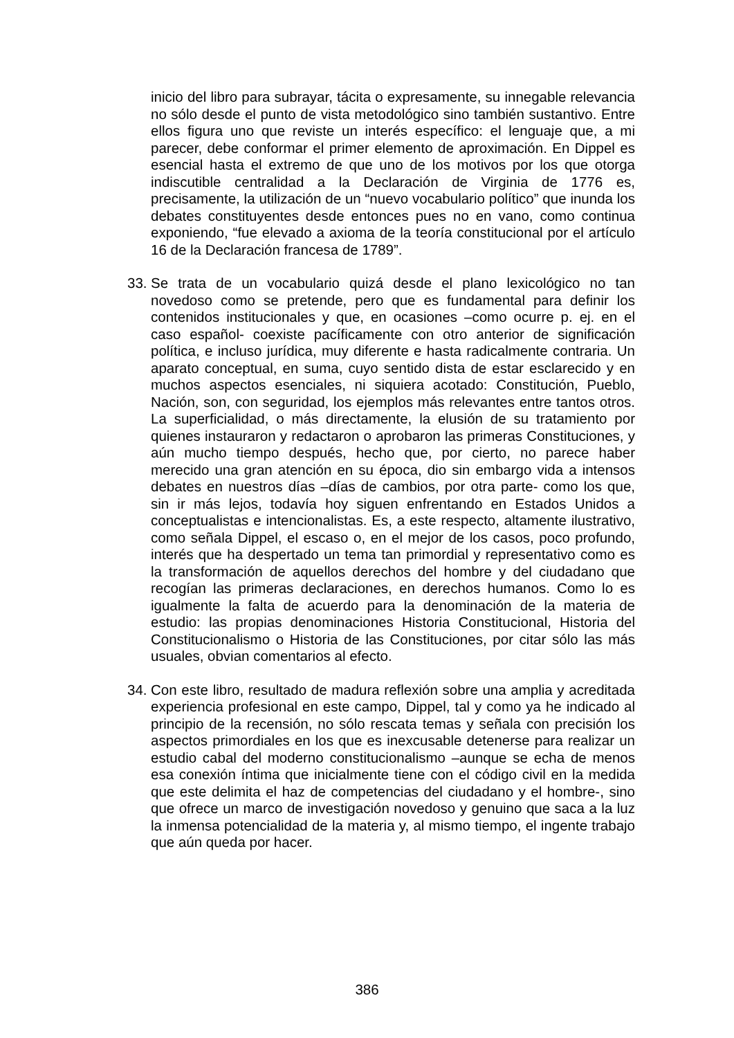inicio del libro para subrayar, tácita o expresamente, su innegable relevancia no sólo desde el punto de vista metodológico sino también sustantivo. Entre ellos figura uno que reviste un interés específico: el lenguaje que, a mi parecer, debe conformar el primer elemento de aproximación. En Dippel es esencial hasta el extremo de que uno de los motivos por los que otorga indiscutible centralidad a la Declaración de Virginia de 1776 es, precisamente, la utilización de un “nuevo vocabulario político” que inunda los debates constituyentes desde entonces pues no en vano, como continua exponiendo, “fue elevado a axioma de la teoría constitucional por el artículo 16 de la Declaración francesa de 1789”.
33. Se trata de un vocabulario quizá desde el plano lexicológico no tan novedoso como se pretende, pero que es fundamental para definir los contenidos institucionales y que, en ocasiones –como ocurre p. ej. en el caso español- coexiste pacíficamente con otro anterior de significación política, e incluso jurídica, muy diferente e hasta radicalmente contraria. Un aparato conceptual, en suma, cuyo sentido dista de estar esclarecido y en muchos aspectos esenciales, ni siquiera acotado: Constitución, Pueblo, Nación, son, con seguridad, los ejemplos más relevantes entre tantos otros. La superficialidad, o más directamente, la elusión de su tratamiento por quienes instauraron y redactaron o aprobaron las primeras Constituciones, y aún mucho tiempo después, hecho que, por cierto, no parece haber merecido una gran atención en su época, dio sin embargo vida a intensos debates en nuestros días –días de cambios, por otra parte- como los que, sin ir más lejos, todavía hoy siguen enfrentando en Estados Unidos a conceptualistas e intencionalistas. Es, a este respecto, altamente ilustrativo, como señala Dippel, el escaso o, en el mejor de los casos, poco profundo, interés que ha despertado un tema tan primordial y representativo como es la transformación de aquellos derechos del hombre y del ciudadano que recogían las primeras declaraciones, en derechos humanos. Como lo es igualmente la falta de acuerdo para la denominación de la materia de estudio: las propias denominaciones Historia Constitucional, Historia del Constitucionalismo o Historia de las Constituciones, por citar sólo las más usuales, obvian comentarios al efecto.
34. Con este libro, resultado de madura reflexión sobre una amplia y acreditada experiencia profesional en este campo, Dippel, tal y como ya he indicado al principio de la recensión, no sólo rescata temas y señala con precisión los aspectos primordiales en los que es inexcusable detenerse para realizar un estudio cabal del moderno constitucionalismo –aunque se echa de menos esa conexión íntima que inicialmente tiene con el código civil en la medida que este delimita el haz de competencias del ciudadano y el hombre-, sino que ofrece un marco de investigación novedoso y genuino que saca a la luz la inmensa potencialidad de la materia y, al mismo tiempo, el ingente trabajo que aún queda por hacer.
386